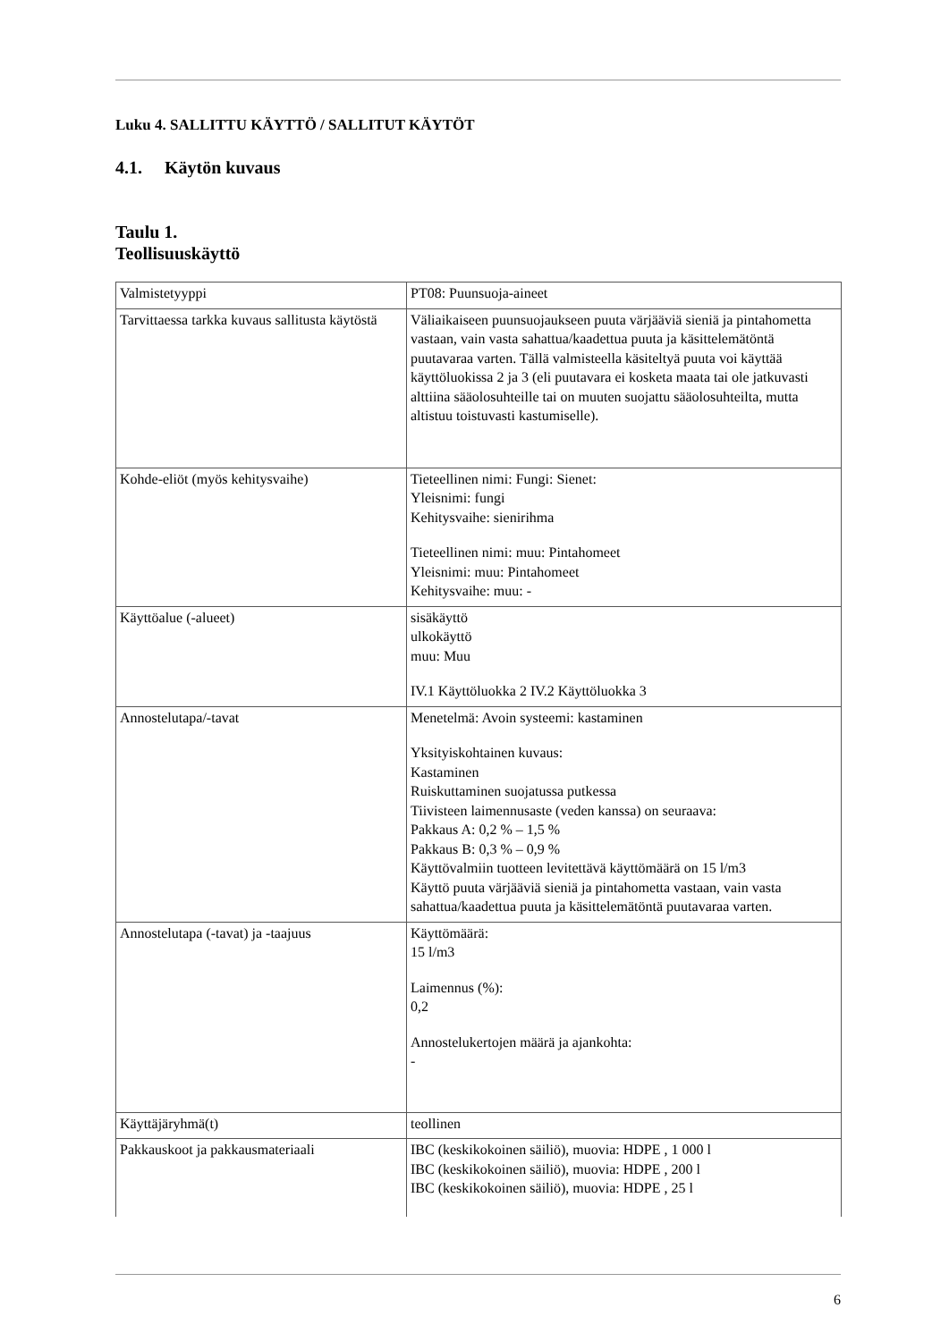Luku 4. SALLITTU KÄYTTÖ / SALLITUT KÄYTÖT
4.1. Käytön kuvaus
Taulu 1.
Teollisuuskäyttö
| Valmistetyyppi | PT08: Puunsuoja-aineet |
| Tarvittaessa tarkka kuvaus sallitusta käytöstä | Väliaikaiseen puunsuojaukseen puuta värjääviä sieniä ja pintahometta vastaan, vain vasta sahattua/kaadettua puuta ja käsittelemätöntä puutavaraa varten. Tällä valmisteella käsiteltyä puuta voi käyttää käyttöluokissa 2 ja 3 (eli puutavara ei kosketa maata tai ole jatkuvasti alttiina sääolosuhteille tai on muuten suojattu sääolosuhteilta, mutta altistuu toistuvasti kastumiselle). |
| Kohde-eliöt (myös kehitysvaihe) | Tieteellinen nimi: Fungi: Sienet: Yleisnimi: fungi Kehitysvaihe: sienirihma Tieteellinen nimi: muu: Pintahomeet Yleisnimi: muu: Pintahomeet Kehitysvaihe: muu: - |
| Käyttöalue (-alueet) | sisäkäyttö ulkokäyttö muu: Muu IV.1 Käyttöluokka 2 IV.2 Käyttöluokka 3 |
| Annostelutapa/-tavat | Menetelmä: Avoin systeemi: kastaminen Yksityiskohtainen kuvaus: Kastaminen Ruiskuttaminen suojatussa putkessa Tiivisteen laimennusaste (veden kanssa) on seuraava: Pakkaus A: 0,2 % – 1,5 % Pakkaus B: 0,3 % – 0,9 % Käyttövalmiin tuotteen levitettävä käyttömäärä on 15 l/m3 Käyttö puuta värjääviä sieniä ja pintahometta vastaan, vain vasta sahattua/kaadettua puuta ja käsittelemätöntä puutavaraa varten. |
| Annostelutapa (-tavat) ja -taajuus | Käyttömäärä: 15 l/m3 Laimennus (%): 0,2 Annostelukertojen määrä ja ajankohta: - |
| Käyttäjäryhmä(t) | teollinen |
| Pakkauskoot ja pakkausmateriaali | IBC (keskikokoinen säiliö), muovia: HDPE , 1 000 l IBC (keskikokoinen säiliö), muovia: HDPE , 200 l IBC (keskikokoinen säiliö), muovia: HDPE , 25 l |
6